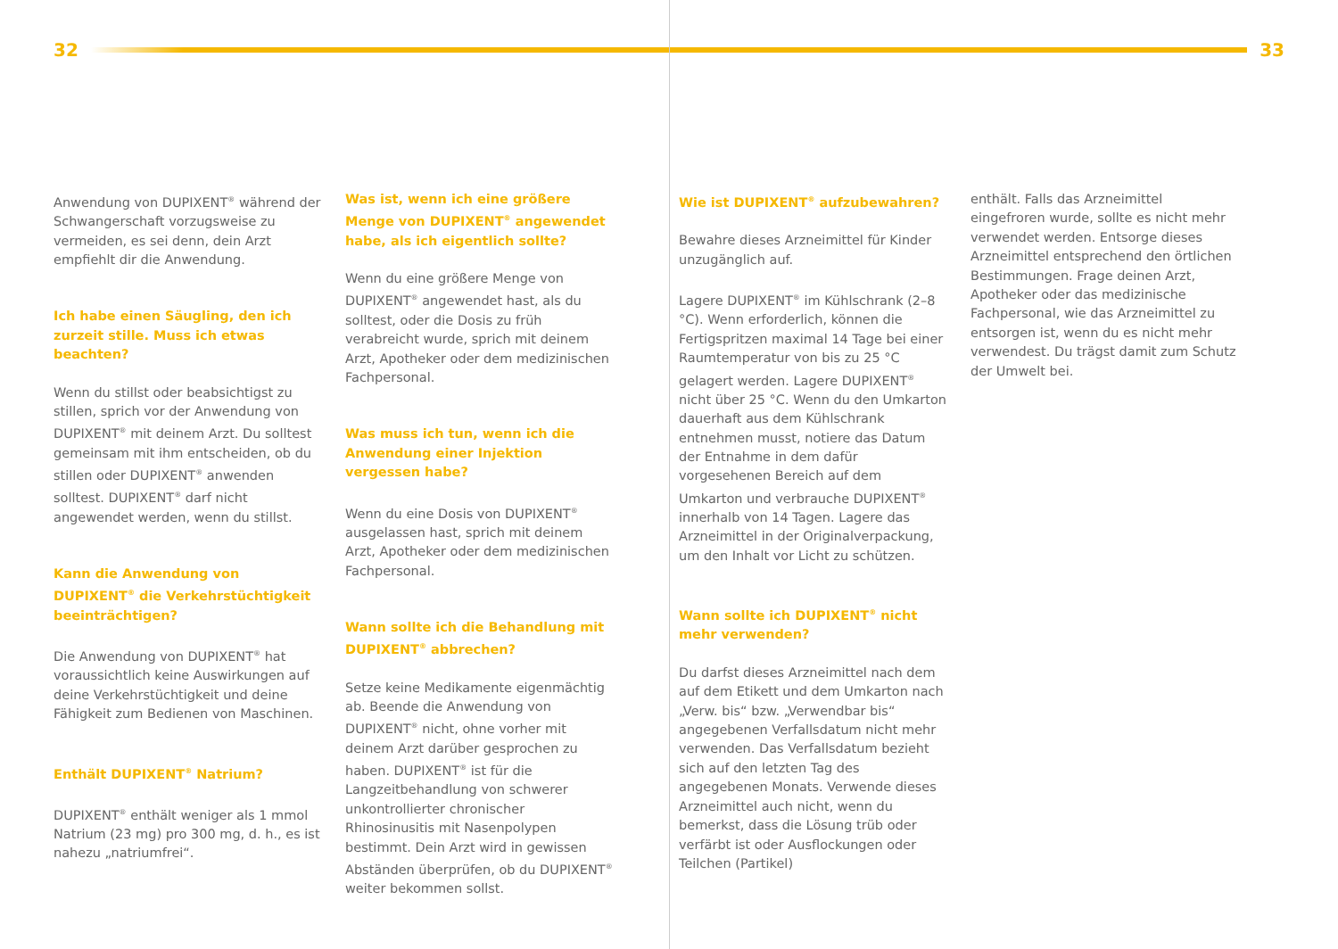32 33
Anwendung von DUPIXENT<sup>®</sup> während der Schwangerschaft vorzugsweise zu vermeiden, es sei denn, dein Arzt empfiehlt dir die Anwendung.
Ich habe einen Säugling, den ich zurzeit stille. Muss ich etwas beachten?
Wenn du stillst oder beabsichtigst zu stillen, sprich vor der Anwendung von DUPIXENT<sup>®</sup> mit deinem Arzt. Du solltest gemeinsam mit ihm entscheiden, ob du stillen oder DUPIXENT<sup>®</sup> anwenden solltest. DUPIXENT<sup>®</sup> darf nicht angewendet werden, wenn du stillst.
Kann die Anwendung von DUPIXENT<sup>®</sup> die Verkehrstüchtigkeit beeinträchtigen?
Die Anwendung von DUPIXENT<sup>®</sup> hat voraussichtlich keine Auswirkungen auf deine Verkehrstüchtigkeit und deine Fähigkeit zum Bedienen von Maschinen.
Enthält DUPIXENT<sup>®</sup> Natrium?
DUPIXENT<sup>®</sup> enthält weniger als 1 mmol Natrium (23 mg) pro 300 mg, d. h., es ist nahezu „natriumfrei“.
Was ist, wenn ich eine größere Menge von DUPIXENT<sup>®</sup> angewendet habe, als ich eigentlich sollte?
Wenn du eine größere Menge von DUPIXENT<sup>®</sup> angewendet hast, als du solltest, oder die Dosis zu früh verabreicht wurde, sprich mit deinem Arzt, Apotheker oder dem medizinischen Fachpersonal.
Was muss ich tun, wenn ich die Anwendung einer Injektion vergessen habe?
Wenn du eine Dosis von DUPIXENT<sup>®</sup> ausgelassen hast, sprich mit deinem Arzt, Apotheker oder dem medizinischen Fachpersonal.
Wann sollte ich die Behandlung mit DUPIXENT<sup>®</sup> abbrechen?
Setze keine Medikamente eigenmächtig ab. Beende die Anwendung von DUPIXENT<sup>®</sup> nicht, ohne vorher mit deinem Arzt darüber gesprochen zu haben. DUPIXENT<sup>®</sup> ist für die Langzeitbehandlung von schwerer unkontrollierter chronischer Rhinosinusitis mit Nasenpolypen bestimmt. Dein Arzt wird in gewissen Abständen überprüfen, ob du DUPIXENT<sup>®</sup> weiter bekommen sollst.
Wie ist DUPIXENT<sup>®</sup> aufzubewahren?
Bewahre dieses Arzneimittel für Kinder unzugänglich auf.
Lagere DUPIXENT<sup>®</sup> im Kühlschrank (2–8 °C). Wenn erforderlich, können die Fertigspritzen maximal 14 Tage bei einer Raumtemperatur von bis zu 25 °C gelagert werden. Lagere DUPIXENT<sup>®</sup> nicht über 25 °C. Wenn du den Umkarton dauerhaft aus dem Kühlschrank entnehmen musst, notiere das Datum der Entnahme in dem dafür vorgesehenen Bereich auf dem Umkarton und verbrauche DUPIXENT<sup>®</sup> innerhalb von 14 Tagen. Lagere das Arzneimittel in der Originalverpackung, um den Inhalt vor Licht zu schützen.
Wann sollte ich DUPIXENT<sup>®</sup> nicht mehr verwenden?
Du darfst dieses Arzneimittel nach dem auf dem Etikett und dem Umkarton nach „Verw. bis“ bzw. „Verwendbar bis“ angegebenen Verfallsdatum nicht mehr verwenden. Das Verfallsdatum bezieht sich auf den letzten Tag des angegebenen Monats. Verwende dieses Arzneimittel auch nicht, wenn du bemerkst, dass die Lösung trüb oder verfärbt ist oder Ausflockungen oder Teilchen (Partikel)
enthält. Falls das Arzneimittel eingefroren wurde, sollte es nicht mehr verwendet werden. Entsorge dieses Arzneimittel entsprechend den örtlichen Bestimmungen. Frage deinen Arzt, Apotheker oder das medizinische Fachpersonal, wie das Arzneimittel zu entsorgen ist, wenn du es nicht mehr verwendest. Du trägst damit zum Schutz der Umwelt bei.